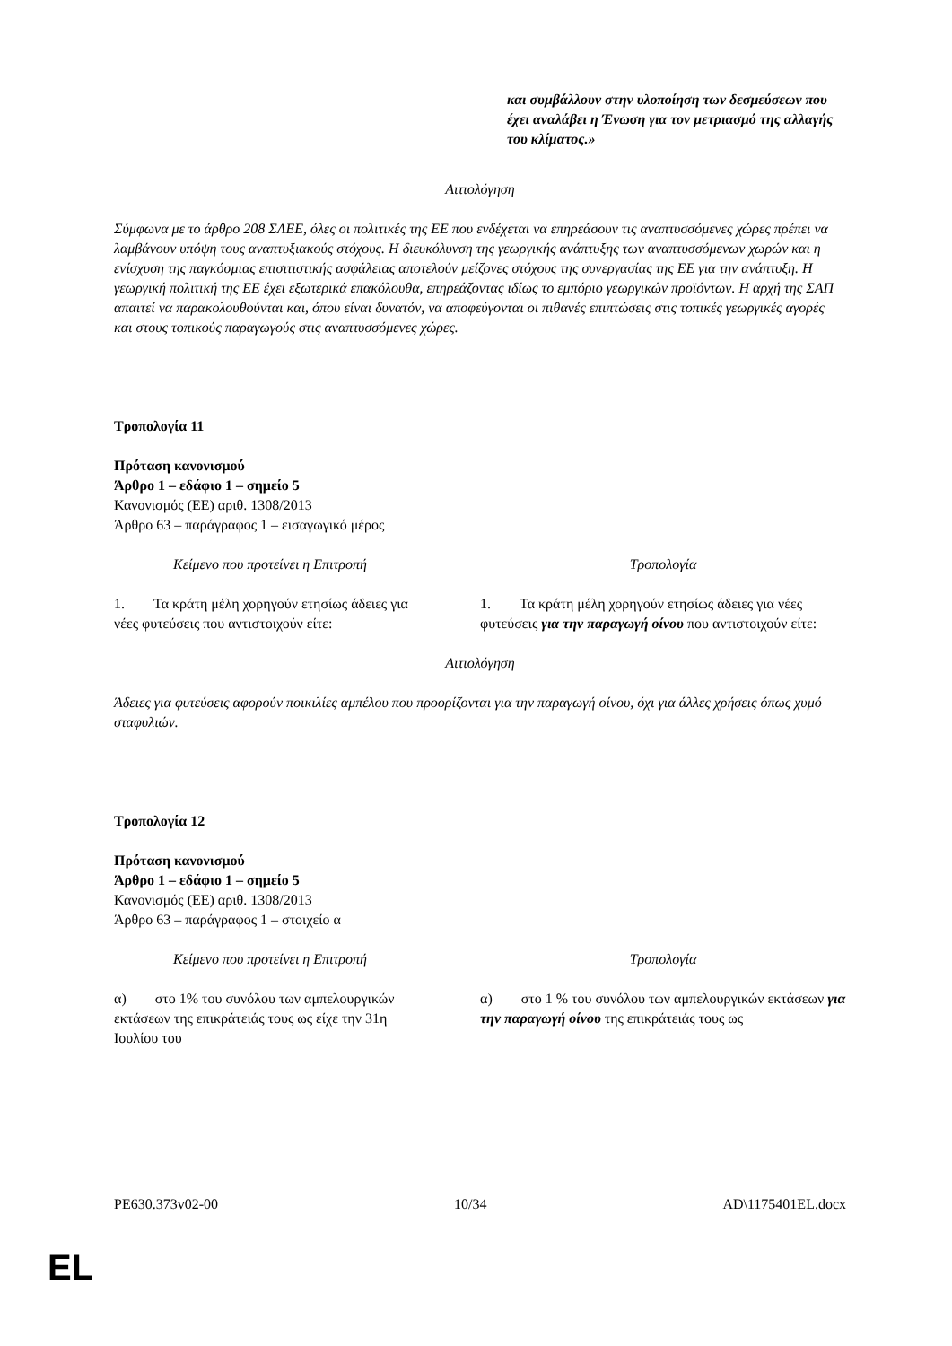και συμβάλλουν στην υλοποίηση των δεσμεύσεων που έχει αναλάβει η Ένωση για τον μετριασμό της αλλαγής του κλίματος.»
Αιτιολόγηση
Σύμφωνα με το άρθρο 208 ΣΛΕΕ, όλες οι πολιτικές της ΕΕ που ενδέχεται να επηρεάσουν τις αναπτυσσόμενες χώρες πρέπει να λαμβάνουν υπόψη τους αναπτυξιακούς στόχους. Η διευκόλυνση της γεωργικής ανάπτυξης των αναπτυσσόμενων χωρών και η ενίσχυση της παγκόσμιας επισιτιστικής ασφάλειας αποτελούν μείζονες στόχους της συνεργασίας της ΕΕ για την ανάπτυξη. Η γεωργική πολιτική της ΕΕ έχει εξωτερικά επακόλουθα, επηρεάζοντας ιδίως το εμπόριο γεωργικών προϊόντων. Η αρχή της ΣΑΠ απαιτεί να παρακολουθούνται και, όπου είναι δυνατόν, να αποφεύγονται οι πιθανές επιπτώσεις στις τοπικές γεωργικές αγορές και στους τοπικούς παραγωγούς στις αναπτυσσόμενες χώρες.
Τροπολογία 11
Πρόταση κανονισμού
Άρθρο 1 – εδάφιο 1 – σημείο 5
Κανονισμός (ΕΕ) αριθ. 1308/2013
Άρθρο 63 – παράγραφος 1 – εισαγωγικό μέρος
| Κείμενο που προτείνει η Επιτροπή | Τροπολογία |
| 1. Τα κράτη μέλη χορηγούν ετησίως άδειες για νέες φυτεύσεις που αντιστοιχούν είτε: | 1. Τα κράτη μέλη χορηγούν ετησίως άδειες για νέες φυτεύσεις για την παραγωγή οίνου που αντιστοιχούν είτε: |
Αιτιολόγηση
Άδειες για φυτεύσεις αφορούν ποικιλίες αμπέλου που προορίζονται για την παραγωγή οίνου, όχι για άλλες χρήσεις όπως χυμό σταφυλιών.
Τροπολογία 12
Πρόταση κανονισμού
Άρθρο 1 – εδάφιο 1 – σημείο 5
Κανονισμός (ΕΕ) αριθ. 1308/2013
Άρθρο 63 – παράγραφος 1 – στοιχείο α
| Κείμενο που προτείνει η Επιτροπή | Τροπολογία |
| α) στο 1% του συνόλου των αμπελουργικών εκτάσεων της επικράτειάς τους ως είχε την 31η Ιουλίου του | α) στο 1 % του συνόλου των αμπελουργικών εκτάσεων για την παραγωγή οίνου της επικράτειάς τους ως |
PE630.373v02-00 10/34 AD\1175401EL.docx
EL